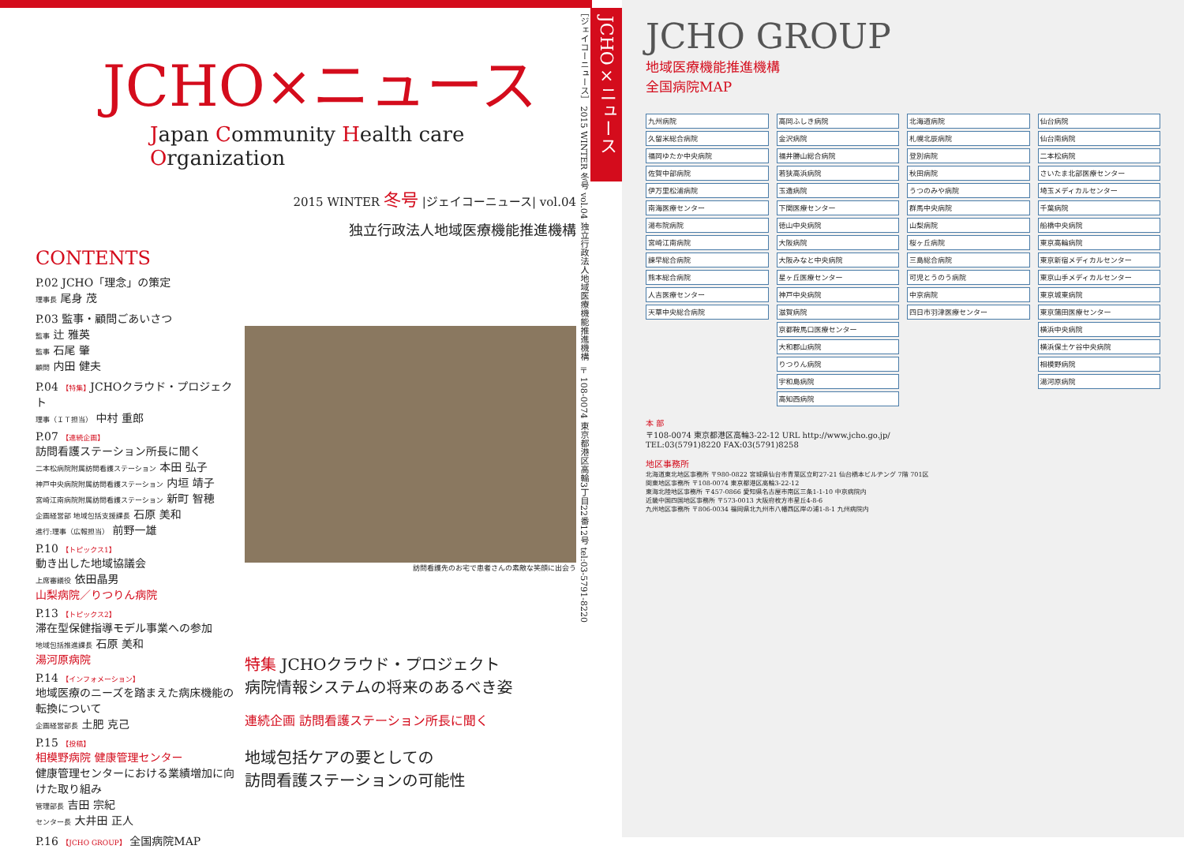JCHO×ニュース
Japan Community Health care Organization
2015 WINTER 冬号 |ジェイコーニュース| vol.04
独立行政法人地域医療機能推進機構
CONTENTS
P.02 JCHO「理念」の策定
理事長 尾身 茂
P.03 監事・顧問ごあいさつ
監事 辻 雅英
監事 石尾 肇
顧問 内田 健夫
P.04 【特集】JCHOクラウド・プロジェクト
理事（ＩＴ担当） 中村 重郎
P.07 【連続企画】
訪問看護ステーション所長に聞く
二本松病院附属訪問看護ステーション 本田 弘子
神戸中央病院附属訪問看護ステーション 内垣 靖子
宮崎江南病院附属訪問看護ステーション 新町 智穂
企画経営部 地域包括支援課長 石原 美和
進行:理事（広報担当） 前野一雄
P.10 【トピックス1】
動き出した地域協議会
上席審議役 依田晶男
山梨病院／りつりん病院
P.13 【トピックス2】
滞在型保健指導モデル事業への参加
地域包括推進課長 石原 美和
湯河原病院
P.14 【インフォメーション】
地域医療のニーズを踏まえた病床機能の転換について
企画経営部長 土肥 克己
P.15 【投稿】
相模野病院 健康管理センター
健康管理センターにおける業績増加に向けた取り組み
管理部長 吉田 宗紀
センター長 大井田 正人
P.16 【JCHO GROUP】 全国病院MAP
訪問看護先のお宅で患者さんの素敵な笑顔に出会う
特集 JCHOクラウド・プロジェクト
病院情報システムの将来のあるべき姿
連続企画 訪問看護ステーション所長に聞く
地域包括ケアの要としての
訪問看護ステーションの可能性
JCHO×ニュース
［ジェイコーニュース］ 2015 WINTER 冬号 vol.04 独立行政法人地域医療機能推進機構 〒108-0074 東京都港区高輪3丁目22番12号 tel:03-5791-8220
JCHO GROUP
地域医療機能推進機構
全国病院MAP
九州病院
久留米総合病院
福岡ゆたか中央病院
佐賀中部病院
伊万里松浦病院
南海医療センター
湯布院病院
宮崎江南病院
諫早総合病院
熊本総合病院
人吉医療センター
天草中央総合病院
高岡ふしき病院
金沢病院
福井勝山総合病院
若狭高浜病院
玉造病院
下関医療センター
徳山中央病院
大阪病院
大阪みなと中央病院
星ヶ丘医療センター
神戸中央病院
滋賀病院
京都鞍馬口医療センター
大和郡山病院
りつりん病院
宇和島病院
高知西病院
北海道病院
札幌北辰病院
登別病院
秋田病院
うつのみや病院
群馬中央病院
山梨病院
桜ヶ丘病院
三島総合病院
可児とうのう病院
中京病院
四日市羽津医療センター
仙台病院
仙台南病院
二本松病院
さいたま北部医療センター
埼玉メディカルセンター
千葉病院
船橋中央病院
東京高輪病院
東京新宿メディカルセンター
東京山手メディカルセンター
東京城東病院
東京蒲田医療センター
横浜中央病院
横浜保土ケ谷中央病院
相模野病院
湯河原病院
本 部
〒108-0074 東京都港区高輪3-22-12 URL http://www.jcho.go.jp/
TEL:03(5791)8220 FAX:03(5791)8258
地区事務所
北海道東北地区事務所 〒980-0822 宮城県仙台市青葉区立町27-21 仙台橋本ビルヂング 7階 701区
関東地区事務所 〒108-0074 東京都港区高輪3-22-12
東海北陸地区事務所 〒457-0866 愛知県名古屋市南区三条1-1-10 中京病院内
近畿中国四国地区事務所 〒573-0013 大阪府枚方市星丘4-8-6
九州地区事務所 〒806-0034 福岡県北九州市八幡西区岸の浦1-8-1 九州病院内